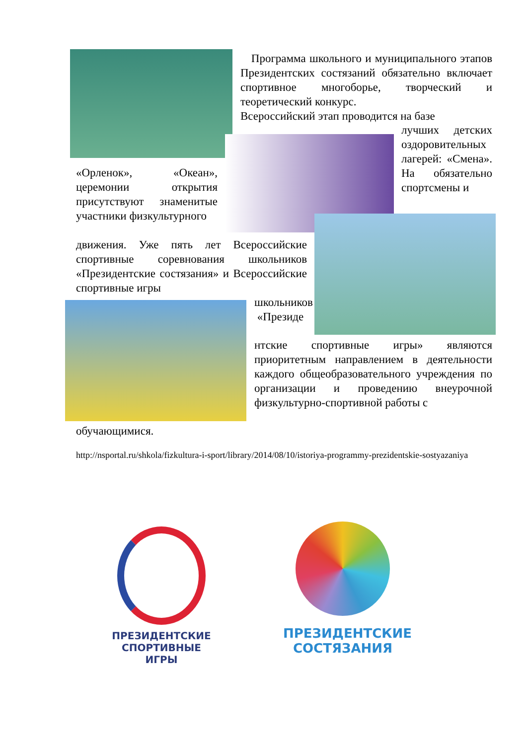Программа школьного и муниципального этапов Президентских состязаний обязательно включает спортивное многоборье, творческий и теоретический конкурс.
Всероссийский этап проводится на базе
лучших детских оздоровительных лагерей: «Смена». На обязательно спортсмены и
«Орленок», «Океан», церемонии открытия присутствуют знаменитые участники физкультурного
движения. Уже пять лет Всероссийские спортивные соревнования школьников «Президентские состязания» и Всероссийские спортивные игры
школьников «Президе
нтские спортивные игры» являются приоритетным направлением в деятельности каждого общеобразовательного учреждения по организации и проведению внеурочной физкультурно-спортивной работы с
обучающимися.
http://nsportal.ru/shkola/fizkultura-i-sport/library/2014/08/10/istoriya-programmy-prezidentskie-sostyazaniya
ПРЕЗИДЕНТСКИЕ
СПОРТИВНЫЕ
ИГРЫ
ПРЕЗИДЕНТСКИЕ
СОСТЯЗАНИЯ